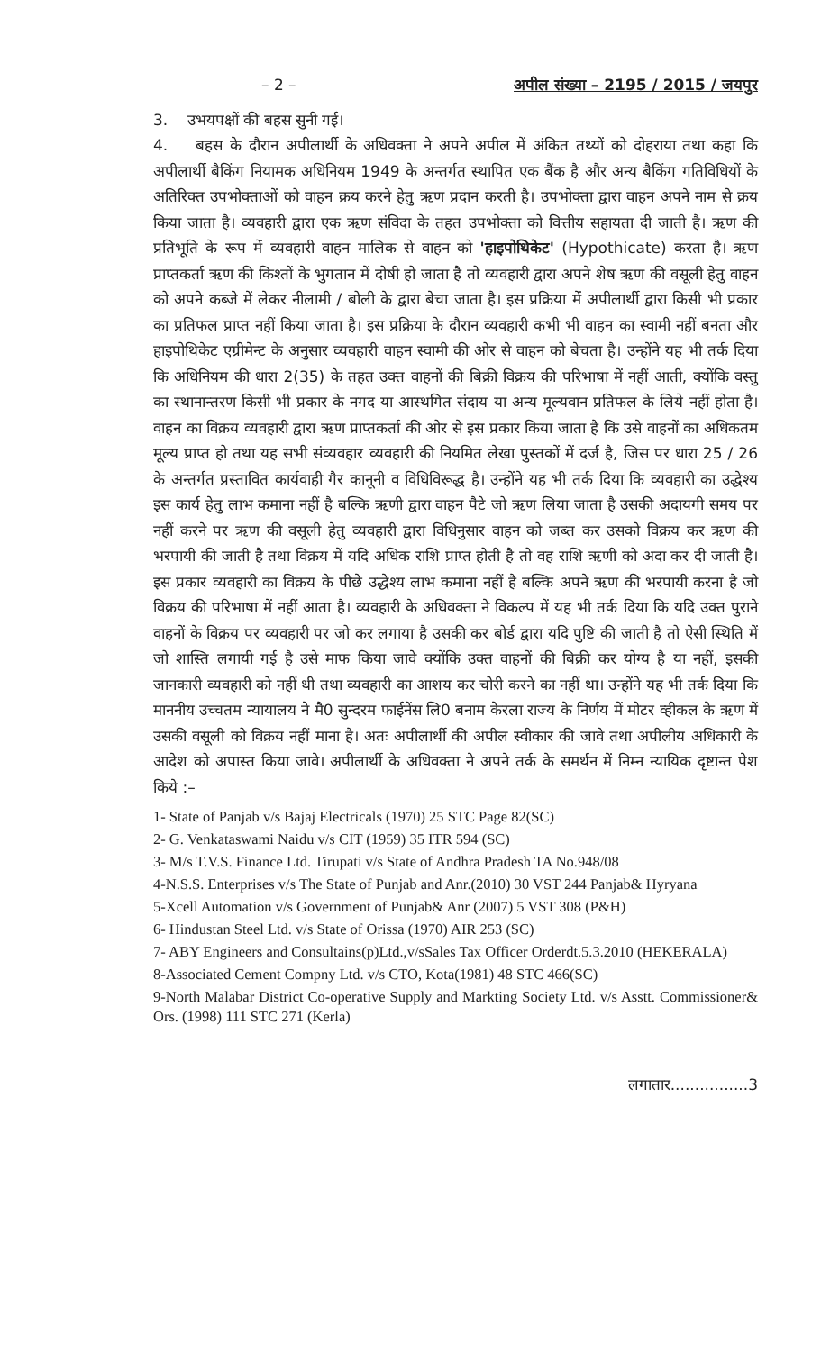– 2 – अपील संख्या – 2195 / 2015 / जयपुर
3. उभयपक्षों की बहस सुनी गई।
4. बहस के दौरान अपीलार्थी के अधिवक्ता ने अपने अपील में अंकित तथ्यों को दोहराया तथा कहा कि अपीलार्थी बैकिंग नियामक अधिनियम 1949 के अन्तर्गत स्थापित एक बैंक है और अन्य बैकिंग गतिविधियों के अतिरिक्त उपभोक्ताओं को वाहन क्रय करने हेतु ऋण प्रदान करती है। उपभोक्ता द्वारा वाहन अपने नाम से क्रय किया जाता है। व्यवहारी द्वारा एक ऋण संविदा के तहत उपभोक्ता को वित्तीय सहायता दी जाती है। ऋण की प्रतिभूति के रूप में व्यवहारी वाहन मालिक से वाहन को 'हाइपोथिकेट' (Hypothicate) करता है। ऋण प्राप्तकर्ता ऋण की किश्तों के भुगतान में दोषी हो जाता है तो व्यवहारी द्वारा अपने शेष ऋण की वसूली हेतु वाहन को अपने कब्जे में लेकर नीलामी / बोली के द्वारा बेचा जाता है। इस प्रक्रिया में अपीलार्थी द्वारा किसी भी प्रकार का प्रतिफल प्राप्त नहीं किया जाता है। इस प्रक्रिया के दौरान व्यवहारी कभी भी वाहन का स्वामी नहीं बनता और हाइपोथिकेट एग्रीमेन्ट के अनुसार व्यवहारी वाहन स्वामी की ओर से वाहन को बेचता है। उन्होंने यह भी तर्क दिया कि अधिनियम की धारा 2(35) के तहत उक्त वाहनों की बिक्री विक्रय की परिभाषा में नहीं आती, क्योंकि वस्तु का स्थानान्तरण किसी भी प्रकार के नगद या आस्थगित संदाय या अन्य मूल्यवान प्रतिफल के लिये नहीं होता है। वाहन का विक्रय व्यवहारी द्वारा ऋण प्राप्तकर्ता की ओर से इस प्रकार किया जाता है कि उसे वाहनों का अधिकतम मूल्य प्राप्त हो तथा यह सभी संव्यवहार व्यवहारी की नियमित लेखा पुस्तकों में दर्ज है, जिस पर धारा 25 / 26 के अन्तर्गत प्रस्तावित कार्यवाही गैर कानूनी व विधिविरूद्ध है। उन्होंने यह भी तर्क दिया कि व्यवहारी का उद्धेश्य इस कार्य हेतु लाभ कमाना नहीं है बल्कि ऋणी द्वारा वाहन पैटे जो ऋण लिया जाता है उसकी अदायगी समय पर नहीं करने पर ऋण की वसूली हेतु व्यवहारी द्वारा विधिनुसार वाहन को जब्त कर उसको विक्रय कर ऋण की भरपायी की जाती है तथा विक्रय में यदि अधिक राशि प्राप्त होती है तो वह राशि ऋणी को अदा कर दी जाती है। इस प्रकार व्यवहारी का विक्रय के पीछे उद्धेश्य लाभ कमाना नहीं है बल्कि अपने ऋण की भरपायी करना है जो विक्रय की परिभाषा में नहीं आता है। व्यवहारी के अधिवक्ता ने विकल्प में यह भी तर्क दिया कि यदि उक्त पुराने वाहनों के विक्रय पर व्यवहारी पर जो कर लगाया है उसकी कर बोर्ड द्वारा यदि पुष्टि की जाती है तो ऐसी स्थिति में जो शास्ति लगायी गई है उसे माफ किया जावे क्योंकि उक्त वाहनों की बिक्री कर योग्य है या नहीं, इसकी जानकारी व्यवहारी को नहीं थी तथा व्यवहारी का आशय कर चोरी करने का नहीं था। उन्होंने यह भी तर्क दिया कि माननीय उच्चतम न्यायालय ने मै0 सुन्दरम फाईनेंस लि0 बनाम केरला राज्य के निर्णय में मोटर व्हीकल के ऋण में उसकी वसूली को विक्रय नहीं माना है। अतः अपीलार्थी की अपील स्वीकार की जावे तथा अपीलीय अधिकारी के आदेश को अपास्त किया जावे। अपीलार्थी के अधिवक्ता ने अपने तर्क के समर्थन में निम्न न्यायिक दृष्टान्त पेश किये :–
1- State of Panjab v/s Bajaj Electricals (1970) 25 STC Page 82(SC)
2- G. Venkataswami Naidu v/s CIT (1959) 35 ITR 594 (SC)
3- M/s T.V.S. Finance Ltd. Tirupati v/s State of Andhra Pradesh TA No.948/08
4-N.S.S. Enterprises v/s The State of Punjab and Anr.(2010) 30 VST 244 Panjab& Hyryana
5-Xcell Automation v/s Government of Punjab& Anr (2007) 5 VST 308 (P&H)
6- Hindustan Steel Ltd. v/s State of Orissa (1970) AIR 253 (SC)
7- ABY Engineers and Consultains(p)Ltd.,v/sSales Tax Officer Orderdt.5.3.2010 (HEKERALA)
8-Associated Cement Compny Ltd. v/s CTO, Kota(1981) 48 STC 466(SC)
9-North Malabar District Co-operative Supply and Markting Society Ltd. v/s Asstt. Commissioner& Ors. (1998) 111 STC 271 (Kerla)
लगातार................3